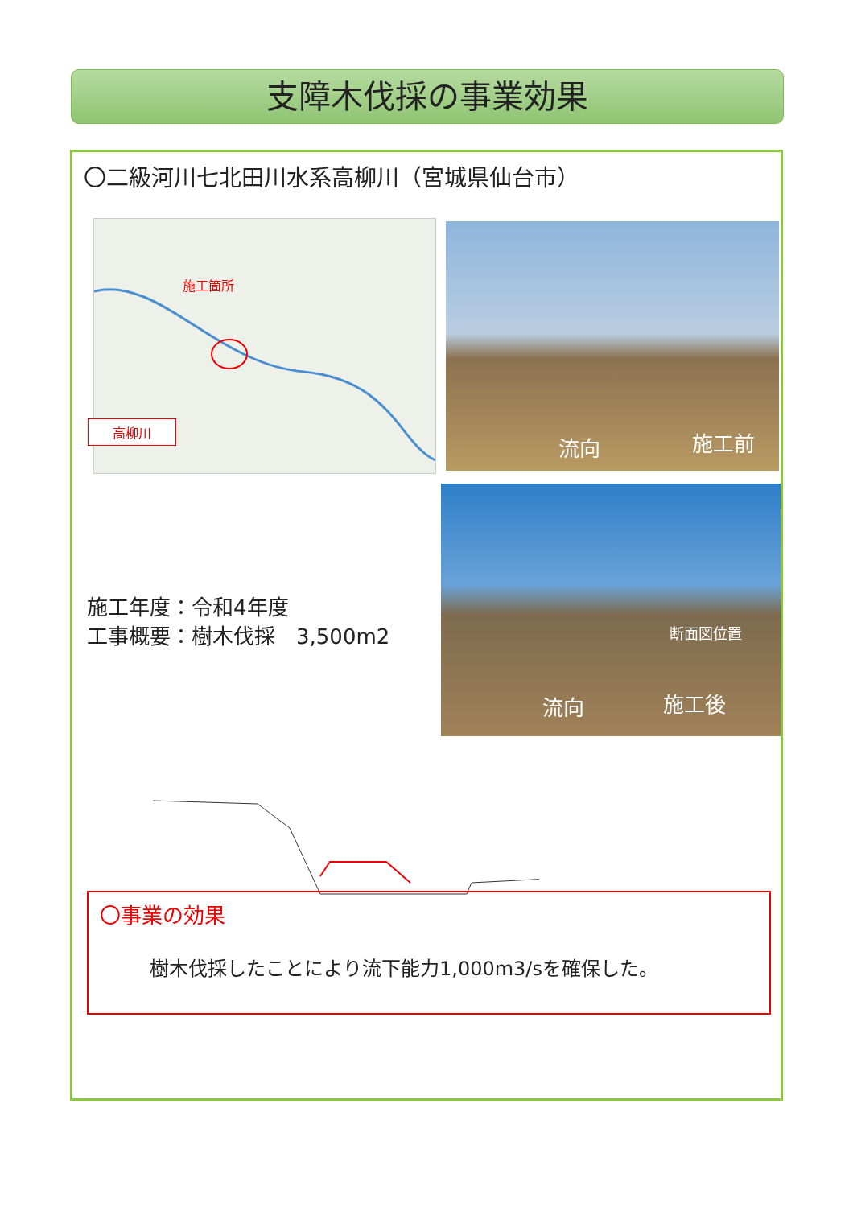支障木伐採の事業効果
〇二級河川七北田川水系高柳川（宮城県仙台市）
施工箇所
高柳川
流向 施工前
流向 施工後
断面図位置
施工年度：令和4年度
工事概要：樹木伐採　3,500m2
〇事業の効果
樹木伐採したことにより流下能力1,000m3/sを確保した。